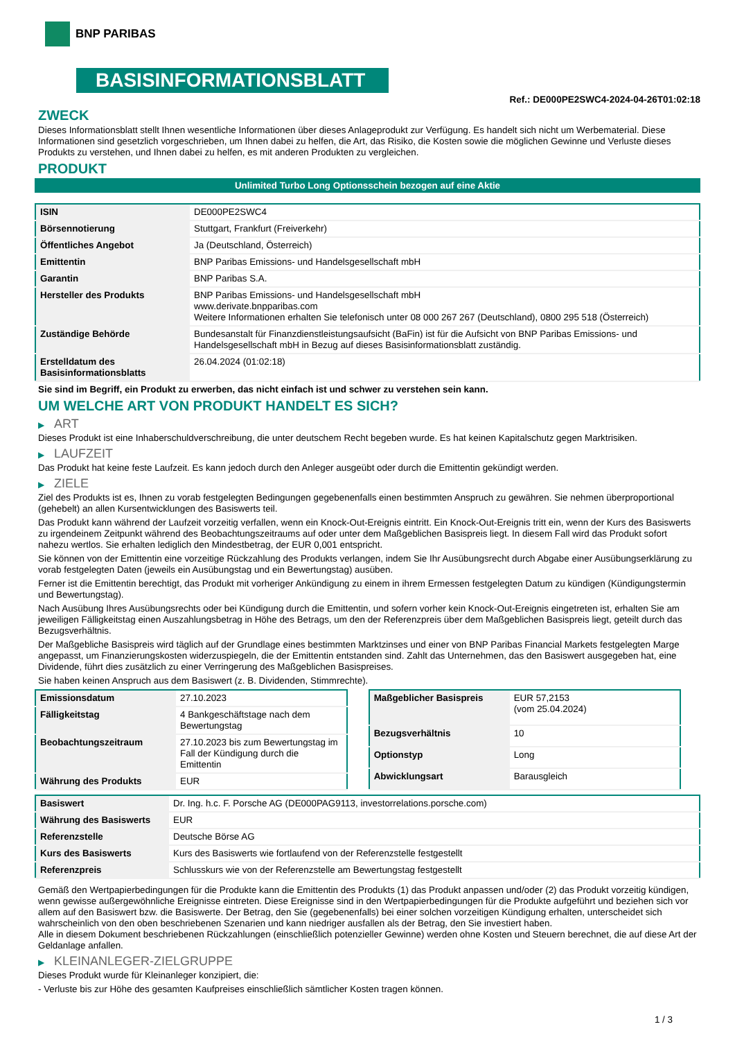BNP PARIBAS
BASISINFORMATIONSBLATT
Ref.: DE000PE2SWC4-2024-04-26T01:02:18
ZWECK
Dieses Informationsblatt stellt Ihnen wesentliche Informationen über dieses Anlageprodukt zur Verfügung. Es handelt sich nicht um Werbematerial. Diese Informationen sind gesetzlich vorgeschrieben, um Ihnen dabei zu helfen, die Art, das Risiko, die Kosten sowie die möglichen Gewinne und Verluste dieses Produkts zu verstehen, und Ihnen dabei zu helfen, es mit anderen Produkten zu vergleichen.
PRODUKT
Unlimited Turbo Long Optionsschein bezogen auf eine Aktie
| ISIN | DE000PE2SWC4 |
| Börsennotierung | Stuttgart, Frankfurt (Freiverkehr) |
| Öffentliches Angebot | Ja (Deutschland, Österreich) |
| Emittentin | BNP Paribas Emissions- und Handelsgesellschaft mbH |
| Garantin | BNP Paribas S.A. |
| Hersteller des Produkts | BNP Paribas Emissions- und Handelsgesellschaft mbH www.derivate.bnpparibas.com Weitere Informationen erhalten Sie telefonisch unter 08 000 267 267 (Deutschland), 0800 295 518 (Österreich) |
| Zuständige Behörde | Bundesanstalt für Finanzdienstleistungsaufsicht (BaFin) ist für die Aufsicht von BNP Paribas Emissions- und Handelsgesellschaft mbH in Bezug auf dieses Basisinformationsblatt zuständig. |
| Erstelldatum des Basisinformationsblatts | 26.04.2024 (01:02:18) |
Sie sind im Begriff, ein Produkt zu erwerben, das nicht einfach ist und schwer zu verstehen sein kann.
UM WELCHE ART VON PRODUKT HANDELT ES SICH?
▶ ART
Dieses Produkt ist eine Inhaberschuldverschreibung, die unter deutschem Recht begeben wurde. Es hat keinen Kapitalschutz gegen Marktrisiken.
▶ LAUFZEIT
Das Produkt hat keine feste Laufzeit. Es kann jedoch durch den Anleger ausgeübt oder durch die Emittentin gekündigt werden.
▶ ZIELE
Ziel des Produkts ist es, Ihnen zu vorab festgelegten Bedingungen gegebenenfalls einen bestimmten Anspruch zu gewähren. Sie nehmen überproportional (gehebelt) an allen Kursentwicklungen des Basiswerts teil.
Das Produkt kann während der Laufzeit vorzeitig verfallen, wenn ein Knock-Out-Ereignis eintritt. Ein Knock-Out-Ereignis tritt ein, wenn der Kurs des Basiswerts zu irgendeinem Zeitpunkt während des Beobachtungszeitraums auf oder unter dem Maßgeblichen Basispreis liegt. In diesem Fall wird das Produkt sofort nahezu wertlos. Sie erhalten lediglich den Mindestbetrag, der EUR 0,001 entspricht.
Sie können von der Emittentin eine vorzeitige Rückzahlung des Produkts verlangen, indem Sie Ihr Ausübungsrecht durch Abgabe einer Ausübungserklärung zu vorab festgelegten Daten (jeweils ein Ausübungstag und ein Bewertungstag) ausüben.
Ferner ist die Emittentin berechtigt, das Produkt mit vorheriger Ankündigung zu einem in ihrem Ermessen festgelegten Datum zu kündigen (Kündigungstermin und Bewertungstag).
Nach Ausübung Ihres Ausübungsrechts oder bei Kündigung durch die Emittentin, und sofern vorher kein Knock-Out-Ereignis eingetreten ist, erhalten Sie am jeweiligen Fälligkeitstag einen Auszahlungsbetrag in Höhe des Betrags, um den der Referenzpreis über dem Maßgeblichen Basispreis liegt, geteilt durch das Bezugsverhältnis.
Der Maßgebliche Basispreis wird täglich auf der Grundlage eines bestimmten Marktzinses und einer von BNP Paribas Financial Markets festgelegten Marge angepasst, um Finanzierungskosten widerzuspiegeln, die der Emittentin entstanden sind. Zahlt das Unternehmen, das den Basiswert ausgegeben hat, eine Dividende, führt dies zusätzlich zu einer Verringerung des Maßgeblichen Basispreises.
Sie haben keinen Anspruch aus dem Basiswert (z. B. Dividenden, Stimmrechte).
| Emissionsdatum | 27.10.2023 |
| Fälligkeitstag | 4 Bankgeschäftstage nach dem Bewertungstag |
| Beobachtungszeitraum | 27.10.2023 bis zum Bewertungstag im Fall der Kündigung durch die Emittentin |
| Währung des Produkts | EUR |
| Maßgeblicher Basispreis | EUR 57,2153 (vom 25.04.2024) |
| Bezugsverhältnis | 10 |
| Optionstyp | Long |
| Abwicklungsart | Barausgleich |
| Basiswert | Dr. Ing. h.c. F. Porsche AG (DE000PAG9113, investorrelations.porsche.com) |
| Währung des Basiswerts | EUR |
| Referenzstelle | Deutsche Börse AG |
| Kurs des Basiswerts | Kurs des Basiswerts wie fortlaufend von der Referenzstelle festgestellt |
| Referenzpreis | Schlusskurs wie von der Referenzstelle am Bewertungstag festgestellt |
Gemäß den Wertpapierbedingungen für die Produkte kann die Emittentin des Produkts (1) das Produkt anpassen und/oder (2) das Produkt vorzeitig kündigen, wenn gewisse außergewöhnliche Ereignisse eintreten. Diese Ereignisse sind in den Wertpapierbedingungen für die Produkte aufgeführt und beziehen sich vor allem auf den Basiswert bzw. die Basiswerte. Der Betrag, den Sie (gegebenenfalls) bei einer solchen vorzeitigen Kündigung erhalten, unterscheidet sich wahrscheinlich von den oben beschriebenen Szenarien und kann niedriger ausfallen als der Betrag, den Sie investiert haben.
Alle in diesem Dokument beschriebenen Rückzahlungen (einschließlich potenzieller Gewinne) werden ohne Kosten und Steuern berechnet, die auf diese Art der Geldanlage anfallen.
▶ KLEINANLEGER-ZIELGRUPPE
Dieses Produkt wurde für Kleinanleger konzipiert, die:
- Verluste bis zur Höhe des gesamten Kaufpreises einschließlich sämtlicher Kosten tragen können.
1 / 3